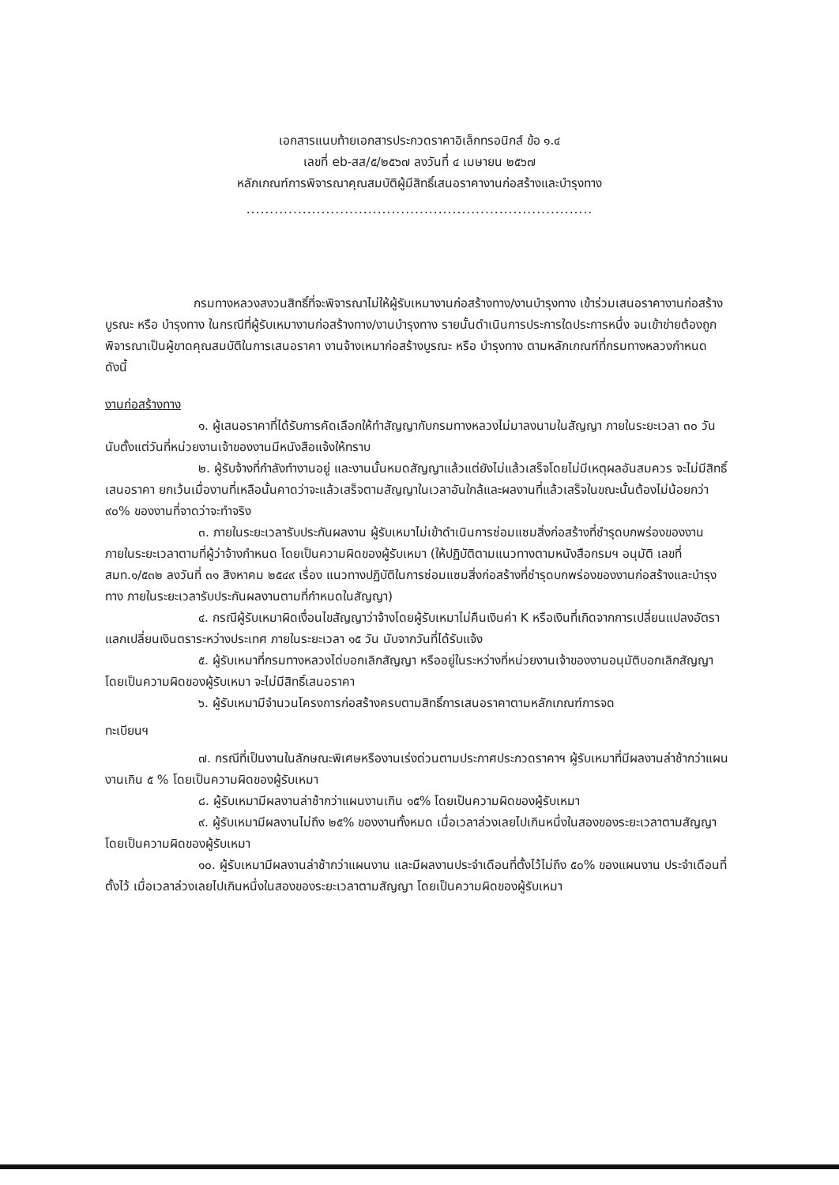เอกสารแนบท้ายเอกสารประกวดราคาอิเล็กทรอนิกส์ ข้อ ๑.๔
เลขที่ eb-สส/๕/๒๕๖๗ ลงวันที่ ๔ เมษายน ๒๕๖๗
หลักเกณฑ์การพิจารณาคุณสมบัติผู้มีสิทธิ์เสนอราคางานก่อสร้างและบำรุงทาง
..........................................................................
กรมทางหลวงสงวนสิทธิ์ที่จะพิจารณาไม่ให้ผู้รับเหมางานก่อสร้างทาง/งานบำรุงทาง เข้าร่วมเสนอราคางานก่อสร้างบูรณะ หรือ บำรุงทาง ในกรณีที่ผู้รับเหมางานก่อสร้างทาง/งานบำรุงทาง รายนั้นดำเนินการประการใดประการหนึ่ง จนเข้าข่ายต้องถูกพิจารณาเป็นผู้ขาดคุณสมบัติในการเสนอราคา งานจ้างเหมาก่อสร้างบูรณะ หรือ บำรุงทาง ตามหลักเกณฑ์ที่กรมทางหลวงกำหนด ดังนี้
งานก่อสร้างทาง
๑. ผู้เสนอราคาที่ได้รับการคัดเลือกให้ทำสัญญากับกรมทางหลวงไม่มาลงนามในสัญญา ภายในระยะเวลา ๓๐ วัน นับตั้งแต่วันที่หน่วยงานเจ้าของงานมีหนังสือแจ้งให้ทราบ
๒. ผู้รับจ้างที่กำลังทำงานอยู่ และงานนั้นหมดสัญญาแล้วแต่ยังไม่แล้วเสร็จโดยไม่มีเหตุผลอันสมควร จะไม่มีสิทธิ์เสนอราคา ยกเว้นเมื่องานที่เหลือนั้นคาดว่าจะแล้วเสร็จตามสัญญาในเวลาอันใกล้และผลงานที่แล้วเสร็จในขณะนั้นต้องไม่น้อยกว่า ๙๐% ของงานที่จาดว่าจะทำจริง
๓. ภายในระยะเวลารับประกันผลงาน ผู้รับเหมาไม่เข้าดำเนินการซ่อมแซมสิ่งก่อสร้างที่ชำรุดบกพร่องของงาน ภายในระยะเวลาตามที่ผู้ว่าจ้างกำหนด โดยเป็นความผิดของผู้รับเหมา (ให้ปฏิบัติตามแนวทางตามหนังสือกรมฯ อนุมัติ เลขที่ สมท.๑/๕๓๒ ลงวันที่ ๓๑ สิงหาคม ๒๕๔๙ เรื่อง แนวทางปฏิบัติในการซ่อมแซมสิ่งก่อสร้างที่ชำรุดบกพร่องของงานก่อสร้างและบำรุงทาง ภายในระยะเวลารับประกันผลงานตามที่กำหนดในสัญญา)
๔. กรณีผู้รับเหมาผิดเงื่อนไขสัญญาว่าจ้างโดยผู้รับเหมาไม่คืนเงินค่า K หรือเงินที่เกิดจากการเปลี่ยนแปลงอัตราแลกเปลี่ยนเงินตราระหว่างประเทศ ภายในระยะเวลา ๑๕ วัน นับจากวันที่ได้รับแจ้ง
๕. ผู้รับเหมาที่กรมทางหลวงได่บอกเลิกสัญญา หรืออยู่ในระหว่างที่หน่วยงานเจ้าของงานอนุมัติบอกเลิกสัญญา โดยเป็นความผิดของผู้รับเหมา จะไม่มีสิทธิ์เสนอราคา
๖. ผู้รับเหมามีจำนวนโครงการก่อสร้างครบตามสิทธิ์การเสนอราคาตามหลักเกณฑ์การจด
ทะเบียนฯ
๗. กรณีที่เป็นงานในลักษณะพิเศษหรืองานเร่งด่วนตามประกาศประกวดราคาฯ ผู้รับเหมาที่มีผลงานล่าช้ากว่าแผนงานเกิน ๕ % โดยเป็นความผิดของผู้รับเหมา
๘. ผู้รับเหมามีผลงานล่าช้ากว่าแผนงานเกิน ๑๕% โดยเป็นความผิดของผู้รับเหมา
๙. ผู้รับเหมามีผลงานไม่ถึง ๒๕% ของงานทั้งหมด เมื่อเวลาล่วงเลยไปเกินหนึ่งในสองของระยะเวลาตามสัญญา โดยเป็นความผิดของผู้รับเหมา
๑๐. ผู้รับเหมามีผลงานล่าช้ากว่าแผนงาน และมีผลงานประจำเดือนที่ตั้งไว้ไม่ถึง ๕๐% ของแผนงาน ประจำเดือนที่ตั้งไว้ เมื่อเวลาล่วงเลยไปเกินหนึ่งในสองของระยะเวลาตามสัญญา โดยเป็นความผิดของผู้รับเหมา